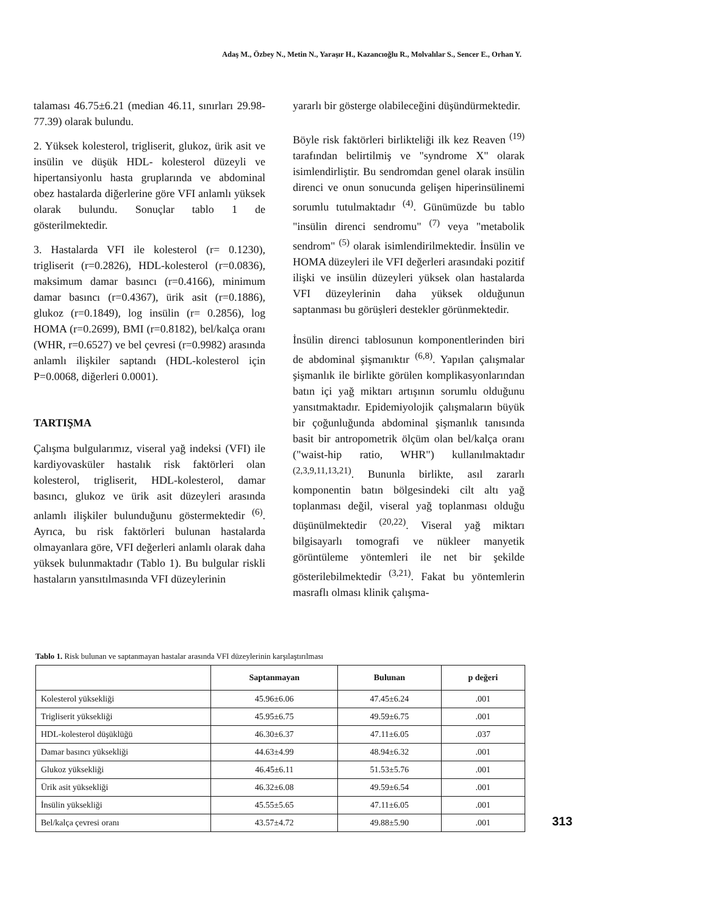Adaş M., Özbey N., Metin N., Yaraşır H., Kazancıoğlu R., Molvalılar S., Sencer E., Orhan Y.
talaması 46.75±6.21 (median 46.11, sınırları 29.98-77.39) olarak bulundu.
2. Yüksek kolesterol, trigliserit, glukoz, ürik asit ve insülin ve düşük HDL- kolesterol düzeyli ve hipertansiyonlu hasta gruplarında ve abdominal obez hastalarda diğerlerine göre VFI anlamlı yüksek olarak bulundu. Sonuçlar tablo 1 de gösterilmektedir.
3. Hastalarda VFI ile kolesterol (r= 0.1230), trigliserit (r=0.2826), HDL-kolesterol (r=0.0836), maksimum damar basıncı (r=0.4166), minimum damar basıncı (r=0.4367), ürik asit (r=0.1886), glukoz (r=0.1849), log insülin (r= 0.2856), log HOMA (r=0.2699), BMI (r=0.8182), bel/kalça oranı (WHR, r=0.6527) ve bel çevresi (r=0.9982) arasında anlamlı ilişkiler saptandı (HDL-kolesterol için P=0.0068, diğerleri 0.0001).
TARTIŞMA
Çalışma bulgularımız, viseral yağ indeksi (VFI) ile kardiyovasküler hastalık risk faktörleri olan kolesterol, trigliserit, HDL-kolesterol, damar basıncı, glukoz ve ürik asit düzeyleri arasında anlamlı ilişkiler bulunduğunu göstermektedir <sup>(6)</sup>. Ayrıca, bu risk faktörleri bulunan hastalarda olmayanlara göre, VFI değerleri anlamlı olarak daha yüksek bulunmaktadır (Tablo 1). Bu bulgular riskli hastaların yansıtılmasında VFI düzeylerinin
yararlı bir gösterge olabileceğini düşündürmektedir.
Böyle risk faktörleri birlikteliği ilk kez Reaven <sup>(19)</sup> tarafından belirtilmiş ve "syndrome X" olarak isimlendirliştir. Bu sendromdan genel olarak insülin direnci ve onun sonucunda gelişen hiperinsülinemi sorumlu tutulmaktadır <sup>(4)</sup>. Günümüzde bu tablo "insülin direnci sendromu" <sup>(7)</sup> veya "metabolik sendrom" <sup>(5)</sup> olarak isimlendirilmektedir. İnsülin ve HOMA düzeyleri ile VFI değerleri arasındaki pozitif ilişki ve insülin düzeyleri yüksek olan hastalarda VFI düzeylerinin daha yüksek olduğunun saptanması bu görüşleri destekler görünmektedir.
İnsülin direnci tablosunun komponentlerinden biri de abdominal şişmanıktır <sup>(6,8)</sup>. Yapılan çalışmalar şişmanlık ile birlikte görülen komplikasyonlarından batın içi yağ miktarı artışının sorumlu olduğunu yansıtmaktadır. Epidemiyolojik çalışmaların büyük bir çoğunluğunda abdominal şişmanlık tanısında basit bir antropometrik ölçüm olan bel/kalça oranı ("waist-hip ratio, WHR") kullanılmaktadır <sup>(2,3,9,11,13,21)</sup>. Bununla birlikte, asıl zararlı komponentin batın bölgesindeki cilt altı yağ toplanması değil, viseral yağ toplanması olduğu düşünülmektedir <sup>(20,22)</sup>. Viseral yağ miktarı bilgisayarlı tomografi ve nükleer manyetik görüntüleme yöntemleri ile net bir şekilde gösterilebilmektedir <sup>(3,21)</sup>. Fakat bu yöntemlerin masraflı olması klinik çalışma-
Tablo 1. Risk bulunan ve saptanmayan hastalar arasında VFI düzeylerinin karşılaştırılması
| | Saptanmayan | Bulunan | p değeri |
| --- | --- | --- | --- |
| Kolesterol yüksekliği | 45.96±6.06 | 47.45±6.24 | .001 |
| Trigliserit yüksekliği | 45.95±6.75 | 49.59±6.75 | .001 |
| HDL-kolesterol düşüklüğü | 46.30±6.37 | 47.11±6.05 | .037 |
| Damar basıncı yüksekliği | 44.63±4.99 | 48.94±6.32 | .001 |
| Glukoz yüksekliği | 46.45±6.11 | 51.53±5.76 | .001 |
| Ürik asit yüksekliği | 46.32±6.08 | 49.59±6.54 | .001 |
| İnsülin yüksekliği | 45.55±5.65 | 47.11±6.05 | .001 |
| Bel/kalça çevresi oranı | 43.57±4.72 | 49.88±5.90 | .001 |
313